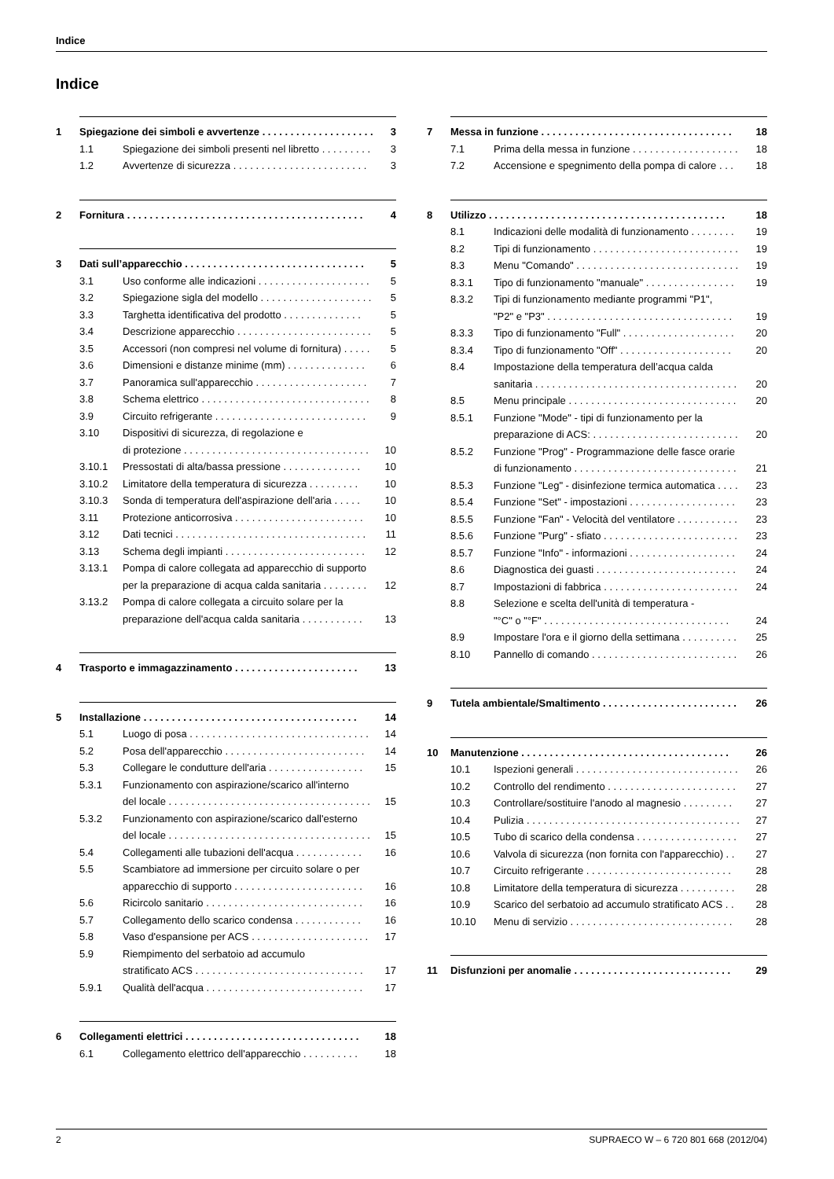Indice
Indice
1 Spiegazione dei simboli e avvertenze . . . . . . . . . . . . . . . . . . . . 3
1.1 Spiegazione dei simboli presenti nel libretto . . . . . . . . . 3
1.2 Avvertenze di sicurezza . . . . . . . . . . . . . . . . . . . . . . . . 3
2 Fornitura . . . . . . . . . . . . . . . . . . . . . . . . . . . . . . . . . . . . . . . . . . 4
3 Dati sull’apparecchio . . . . . . . . . . . . . . . . . . . . . . . . . . . . . . . . 5
3.1 Uso conforme alle indicazioni . . . . . . . . . . . . . . . . . . . . 5
3.2 Spiegazione sigla del modello . . . . . . . . . . . . . . . . . . . . 5
3.3 Targhetta identificativa del prodotto . . . . . . . . . . . . . . 5
3.4 Descrizione apparecchio . . . . . . . . . . . . . . . . . . . . . . . . 5
3.5 Accessori (non compresi nel volume di fornitura) . . . . . 5
3.6 Dimensioni e distanze minime (mm) . . . . . . . . . . . . . . 6
3.7 Panoramica sull'apparecchio . . . . . . . . . . . . . . . . . . . . 7
3.8 Schema elettrico . . . . . . . . . . . . . . . . . . . . . . . . . . . . . . 8
3.9 Circuito refrigerante . . . . . . . . . . . . . . . . . . . . . . . . . . . 9
3.10 Dispositivi di sicurezza, di regolazione e
di protezione . . . . . . . . . . . . . . . . . . . . . . . . . . . . . . . . . 10
3.10.1 Pressostati di alta/bassa pressione . . . . . . . . . . . . . . 10
3.10.2 Limitatore della temperatura di sicurezza . . . . . . . . . 10
3.10.3 Sonda di temperatura dell'aspirazione dell'aria . . . . . 10
3.11 Protezione anticorrosiva . . . . . . . . . . . . . . . . . . . . . . . 10
3.12 Dati tecnici . . . . . . . . . . . . . . . . . . . . . . . . . . . . . . . . . . 11
3.13 Schema degli impianti . . . . . . . . . . . . . . . . . . . . . . . . . 12
3.13.1 Pompa di calore collegata ad apparecchio di supporto
per la preparazione di acqua calda sanitaria . . . . . . . . 12
3.13.2 Pompa di calore collegata a circuito solare per la
preparazione dell'acqua calda sanitaria . . . . . . . . . . . 13
4 Trasporto e immagazzinamento . . . . . . . . . . . . . . . . . . . . . . 13
5 Installazione . . . . . . . . . . . . . . . . . . . . . . . . . . . . . . . . . . . . . . 14
5.1 Luogo di posa . . . . . . . . . . . . . . . . . . . . . . . . . . . . . . . . 14
5.2 Posa dell'apparecchio . . . . . . . . . . . . . . . . . . . . . . . . . 14
5.3 Collegare le condutture dell'aria . . . . . . . . . . . . . . . . . 15
5.3.1 Funzionamento con aspirazione/scarico all'interno
del locale . . . . . . . . . . . . . . . . . . . . . . . . . . . . . . . . . . . . 15
5.3.2 Funzionamento con aspirazione/scarico dall'esterno
del locale . . . . . . . . . . . . . . . . . . . . . . . . . . . . . . . . . . . . 15
5.4 Collegamenti alle tubazioni dell'acqua . . . . . . . . . . . . 16
5.5 Scambiatore ad immersione per circuito solare o per
apparecchio di supporto . . . . . . . . . . . . . . . . . . . . . . . 16
5.6 Ricircolo sanitario . . . . . . . . . . . . . . . . . . . . . . . . . . . . 16
5.7 Collegamento dello scarico condensa . . . . . . . . . . . . 16
5.8 Vaso d'espansione per ACS . . . . . . . . . . . . . . . . . . . . . 17
5.9 Riempimento del serbatoio ad accumulo
stratificato ACS . . . . . . . . . . . . . . . . . . . . . . . . . . . . . . 17
5.9.1 Qualità dell'acqua . . . . . . . . . . . . . . . . . . . . . . . . . . . . 17
6 Collegamenti elettrici . . . . . . . . . . . . . . . . . . . . . . . . . . . . . . . 18
6.1 Collegamento elettrico dell'apparecchio . . . . . . . . . . 18
7 Messa in funzione . . . . . . . . . . . . . . . . . . . . . . . . . . . . . . . . . . 18
7.1 Prima della messa in funzione . . . . . . . . . . . . . . . . . . . 18
7.2 Accensione e spegnimento della pompa di calore . . . 18
8 Utilizzo . . . . . . . . . . . . . . . . . . . . . . . . . . . . . . . . . . . . . . . . . . 18
8.1 Indicazioni delle modalità di funzionamento . . . . . . . . 19
8.2 Tipi di funzionamento . . . . . . . . . . . . . . . . . . . . . . . . . . 19
8.3 Menu "Comando" . . . . . . . . . . . . . . . . . . . . . . . . . . . . . 19
8.3.1 Tipo di funzionamento "manuale" . . . . . . . . . . . . . . . . 19
8.3.2 Tipi di funzionamento mediante programmi "P1",
"P2" e "P3" . . . . . . . . . . . . . . . . . . . . . . . . . . . . . . . . . 19
8.3.3 Tipo di funzionamento "Full" . . . . . . . . . . . . . . . . . . . . 20
8.3.4 Tipo di funzionamento "Off" . . . . . . . . . . . . . . . . . . . . 20
8.4 Impostazione della temperatura dell’acqua calda
sanitaria . . . . . . . . . . . . . . . . . . . . . . . . . . . . . . . . . . . . 20
8.5 Menu principale . . . . . . . . . . . . . . . . . . . . . . . . . . . . . . 20
8.5.1 Funzione "Mode" - tipi di funzionamento per la
preparazione di ACS: . . . . . . . . . . . . . . . . . . . . . . . . . . 20
8.5.2 Funzione "Prog" - Programmazione delle fasce orarie
di funzionamento . . . . . . . . . . . . . . . . . . . . . . . . . . . . . 21
8.5.3 Funzione "Leg" - disinfezione termica automatica . . . . 23
8.5.4 Funzione "Set" - impostazioni . . . . . . . . . . . . . . . . . . . 23
8.5.5 Funzione "Fan" - Velocità del ventilatore . . . . . . . . . . . 23
8.5.6 Funzione "Purg" - sfiato . . . . . . . . . . . . . . . . . . . . . . . . 23
8.5.7 Funzione "Info" - informazioni . . . . . . . . . . . . . . . . . . . 24
8.6 Diagnostica dei guasti . . . . . . . . . . . . . . . . . . . . . . . . . 24
8.7 Impostazioni di fabbrica . . . . . . . . . . . . . . . . . . . . . . . . 24
8.8 Selezione e scelta dell'unità di temperatura -
"°C" o "°F" . . . . . . . . . . . . . . . . . . . . . . . . . . . . . . . . . 24
8.9 Impostare l'ora e il giorno della settimana . . . . . . . . . . 25
8.10 Pannello di comando . . . . . . . . . . . . . . . . . . . . . . . . . . 26
9 Tutela ambientale/Smaltimento . . . . . . . . . . . . . . . . . . . . . . . . 26
10 Manutenzione . . . . . . . . . . . . . . . . . . . . . . . . . . . . . . . . . . . . . 26
10.1 Ispezioni generali . . . . . . . . . . . . . . . . . . . . . . . . . . . . . 26
10.2 Controllo del rendimento . . . . . . . . . . . . . . . . . . . . . . . 27
10.3 Controllare/sostituire l'anodo al magnesio . . . . . . . . . 27
10.4 Pulizia . . . . . . . . . . . . . . . . . . . . . . . . . . . . . . . . . . . . . . 27
10.5 Tubo di scarico della condensa . . . . . . . . . . . . . . . . . . 27
10.6 Valvola di sicurezza (non fornita con l'apparecchio) . . 27
10.7 Circuito refrigerante . . . . . . . . . . . . . . . . . . . . . . . . . . 28
10.8 Limitatore della temperatura di sicurezza . . . . . . . . . . 28
10.9 Scarico del serbatoio ad accumulo stratificato ACS . . 28
10.10 Menu di servizio . . . . . . . . . . . . . . . . . . . . . . . . . . . . . 28
11 Disfunzioni per anomalie . . . . . . . . . . . . . . . . . . . . . . . . . . . . 29
2 SUPRAECO W – 6 720 801 668 (2012/04)